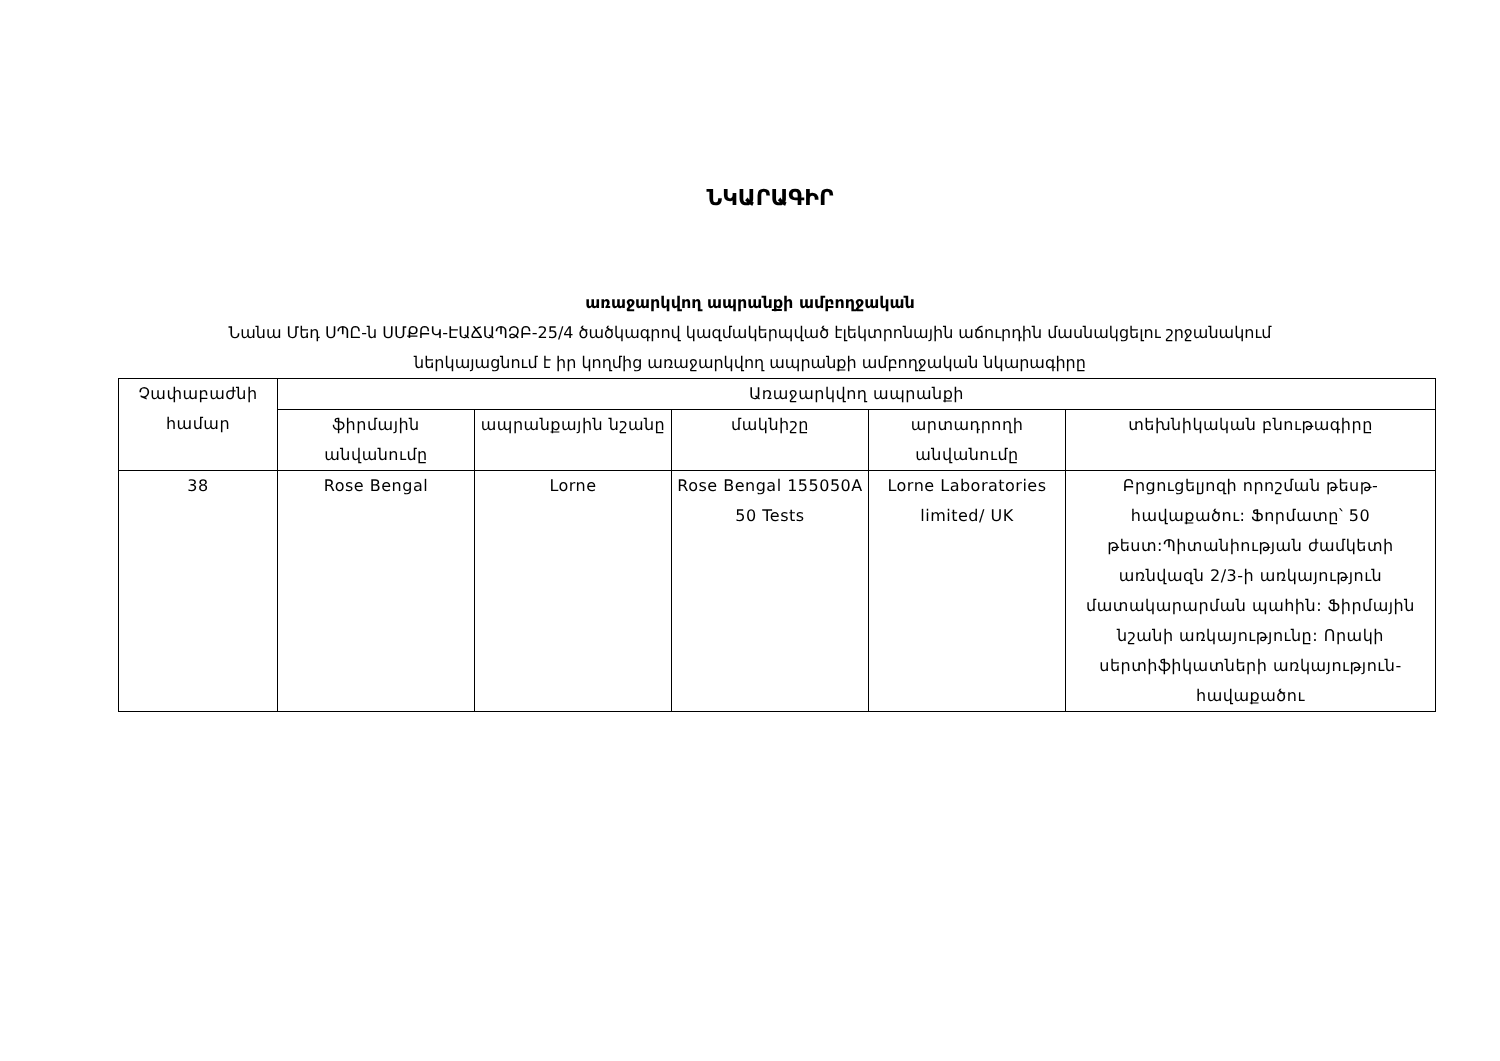ՆԿԱՐԱԳԻՐ
առաջարկվող ապրանքի ամբողջական
Նանա Մեդ ՍՊԸ-ն ՍՄՔԲԿ-ԷԱՃԱՊՁԲ-25/4 ծածկագրով կազմակերպված էլեկտրոնային աճուրդին մասնակցելու շրջանակում
ներկայացնում է իր կողմից առաջարկվող ապրանքի ամբողջական նկարագիրը
| Չափաբաժնի համար | Առաջարկվող ապրանքի | | | | |
| --- | --- | --- | --- | --- | --- |
| | ֆիրմային անվանումը | ապրանքային նշանը | մակնիշը | արտադրողի անվանումը | տեխնիկական բնութագիրը |
| 38 | Rose Bengal | Lorne | Rose Bengal 155050A 50 Tests | Lorne Laboratories limited/ UK | Բրցուցելյոզի որոշման թեսթ-հավաքածու: Ֆորմատը՝ 50 թեստ:Պիտանիության ժամկետի առնվազն 2/3-ի առկայություն մատակարարման պահին: Ֆիրմային նշանի առկայությունը: Որակի սերտիֆիկատների առկայություն-հավաքածու |